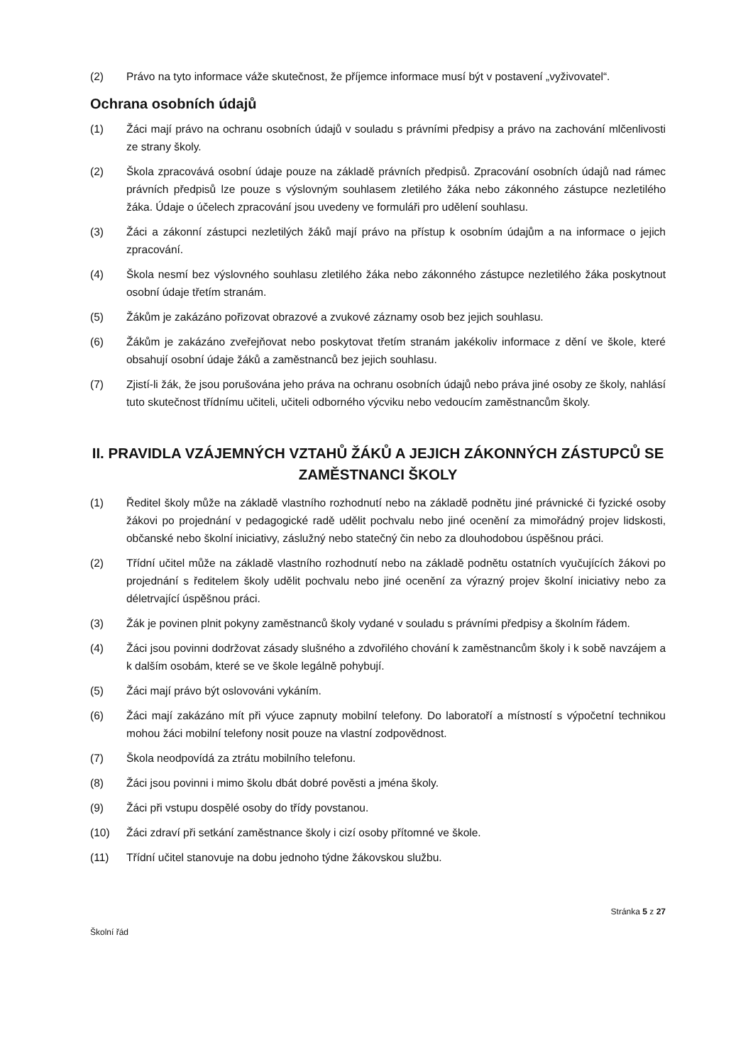(2) Právo na tyto informace váže skutečnost, že příjemce informace musí být v postavení „vyživovatel“.
Ochrana osobních údajů
(1) Žáci mají právo na ochranu osobních údajů v souladu s právními předpisy a právo na zachování mlčenlivosti ze strany školy.
(2) Škola zpracovává osobní údaje pouze na základě právních předpisů. Zpracování osobních údajů nad rámec právních předpisů lze pouze s výslovným souhlasem zletilého žáka nebo zákonného zástupce nezletilého žáka. Údaje o účelech zpracování jsou uvedeny ve formuláři pro udělení souhlasu.
(3) Žáci a zákonní zástupci nezletilých žáků mají právo na přístup k osobním údajům a na informace o jejich zpracování.
(4) Škola nesmí bez výslovného souhlasu zletilého žáka nebo zákonného zástupce nezletilého žáka poskytnout osobní údaje třetím stranám.
(5) Žákům je zakázáno pořizovat obrazové a zvukové záznamy osob bez jejich souhlasu.
(6) Žákům je zakázáno zveřejňovat nebo poskytovat třetím stranám jakékoliv informace z dění ve škole, které obsahují osobní údaje žáků a zaměstnanců bez jejich souhlasu.
(7) Zjistí-li žák, že jsou porušována jeho práva na ochranu osobních údajů nebo práva jiné osoby ze školy, nahlásí tuto skutečnost třídnímu učiteli, učiteli odborného výcviku nebo vedoucím zaměstnancům školy.
II. PRAVIDLA VZÁJEMNÝCH VZTAHŮ ŽÁKŮ A JEJICH ZÁKONNÝCH ZÁSTUPCŮ SE ZAMĚSTNANCI ŠKOLY
(1) Ředitel školy může na základě vlastního rozhodnutí nebo na základě podnětu jiné právnické či fyzické osoby žákovi po projednání v pedagogické radě udělit pochvalu nebo jiné ocenění za mimořádný projev lidskosti, občanské nebo školní iniciativy, záslužný nebo statečný čin nebo za dlouhodobou úspěšnou práci.
(2) Třídní učitel může na základě vlastního rozhodnutí nebo na základě podnětu ostatních vyučujících žákovi po projednání s ředitelem školy udělit pochvalu nebo jiné ocenění za výrazný projev školní iniciativy nebo za déletrvající úspěšnou práci.
(3) Žák je povinen plnit pokyny zaměstnanců školy vydané v souladu s právními předpisy a školním řádem.
(4) Žáci jsou povinni dodržovat zásady slušného a zdvořilého chování k zaměstnancům školy i k sobě navzájem a k dalším osobám, které se ve škole legálně pohybují.
(5) Žáci mají právo být oslovováni vykáním.
(6) Žáci mají zakázáno mít při výuce zapnuty mobilní telefony. Do laboratoří a místností s výpočetní technikou mohou žáci mobilní telefony nosit pouze na vlastní zodpovědnost.
(7) Škola neodpovídá za ztrátu mobilního telefonu.
(8) Žáci jsou povinni i mimo školu dbát dobré pověsti a jména školy.
(9) Žáci při vstupu dospělé osoby do třídy povstanou.
(10) Žáci zdraví při setkání zaměstnance školy i cizí osoby přítomné ve škole.
(11) Třídní učitel stanovuje na dobu jednoho týdne žákovskou službu.
Stránka 5 z 27
Školní řád